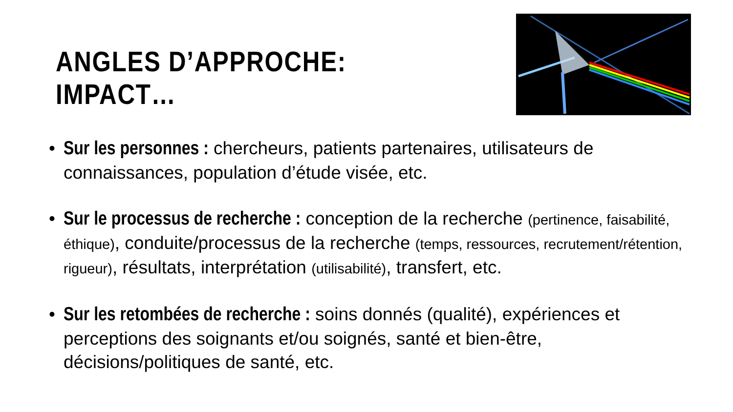ANGLES D’APPROCHE: IMPACT…
• Sur les personnes : chercheurs, patients partenaires, utilisateurs de connaissances, population d’étude visée, etc.
• Sur le processus de recherche : conception de la recherche (pertinence, faisabilité, éthique), conduite/processus de la recherche (temps, ressources, recrutement/rétention, rigueur), résultats, interprétation (utilisabilité), transfert, etc.
• Sur les retombées de recherche : soins donnés (qualité), expériences et perceptions des soignants et/ou soignés, santé et bien-être, décisions/politiques de santé, etc.